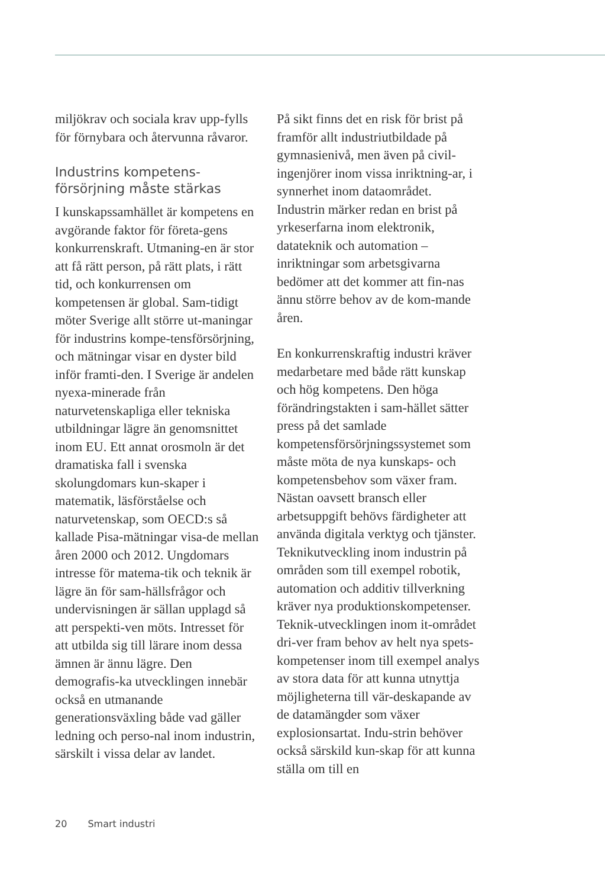miljökrav och sociala krav upp-fylls för förnybara och återvunna råvaror.
Industrins kompetens-försörjning måste stärkas
I kunskapssamhället är kompetens en avgörande faktor för företa-gens konkurrenskraft. Utmaning-en är stor att få rätt person, på rätt plats, i rätt tid, och konkurrensen om kompetensen är global. Sam-tidigt möter Sverige allt större ut-maningar för industrins kompe-tensförsörjning, och mätningar visar en dyster bild inför framti-den. I Sverige är andelen nyexa-minerade från naturvetenskapliga eller tekniska utbildningar lägre än genomsnittet inom EU. Ett annat orosmoln är det dramatiska fall i svenska skolungdomars kun-skaper i matematik, läsförståelse och naturvetenskap, som OECD:s så kallade Pisa-mätningar visa-de mellan åren 2000 och 2012. Ungdomars intresse för matema-tik och teknik är lägre än för sam-hällsfrågor och undervisningen är sällan upplagd så att perspekti-ven möts. Intresset för att utbilda sig till lärare inom dessa ämnen är ännu lägre. Den demografis-ka utvecklingen innebär också en utmanande generationsväxling både vad gäller ledning och perso-nal inom industrin, särskilt i vissa delar av landet.
På sikt finns det en risk för brist på framför allt industriutbildade på gymnasienivå, men även på civil-ingenjörer inom vissa inriktning-ar, i synnerhet inom dataområdet. Industrin märker redan en brist på yrkeserfarna inom elektronik, datateknik och automation – inriktningar som arbetsgivarna bedömer att det kommer att fin-nas ännu större behov av de kom-mande åren.
En konkurrenskraftig industri kräver medarbetare med både rätt kunskap och hög kompetens. Den höga förändringstakten i sam-hället sätter press på det samlade kompetensförsörjningssystemet som måste möta de nya kunskaps- och kompetensbehov som växer fram. Nästan oavsett bransch eller arbetsuppgift behövs färdigheter att använda digitala verktyg och tjänster. Teknikutveckling inom industrin på områden som till exempel robotik, automation och additiv tillverkning kräver nya produktionskompetenser. Teknik-utvecklingen inom it-området dri-ver fram behov av helt nya spets-kompetenser inom till exempel analys av stora data för att kunna utnyttja möjligheterna till vär-deskapande av de datamängder som växer explosionsartat. Indu-strin behöver också särskild kun-skap för att kunna ställa om till en
20 Smart industri